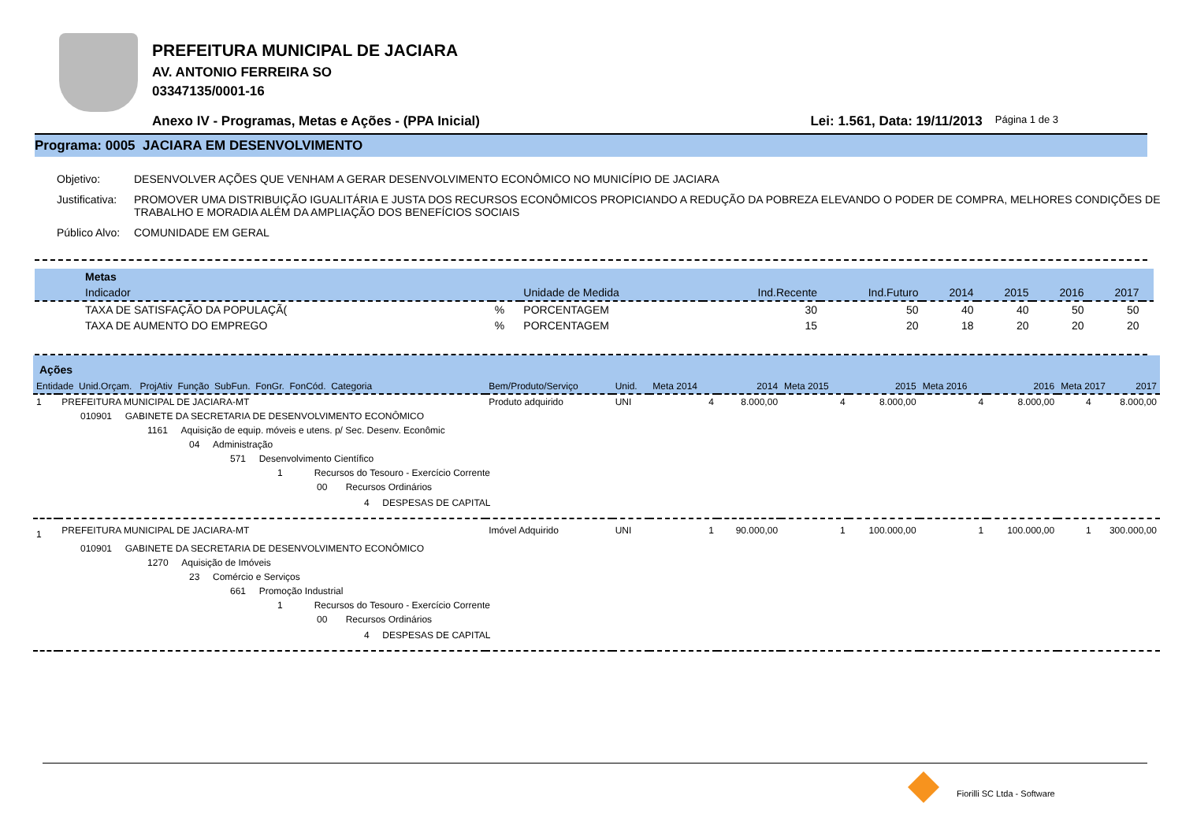PREFEITURA MUNICIPAL DE JACIARA
AV. ANTONIO FERREIRA SO
03347135/0001-16
Anexo IV - Programas, Metas e Ações - (PPA Inicial) Lei: 1.561, Data: 19/11/2013 Página 1 de 3
Programa: 0005 JACIARA EM DESENVOLVIMENTO
Objetivo: DESENVOLVER AÇÕES QUE VENHAM A GERAR DESENVOLVIMENTO ECONÔMICO NO MUNICÍPIO DE JACIARA
Justificativa: PROMOVER UMA DISTRIBUIÇÃO IGUALITÁRIA E JUSTA DOS RECURSOS ECONÔMICOS PROPICIANDO A REDUÇÃO DA POBREZA ELEVANDO O PODER DE COMPRA, MELHORES CONDIÇÕES DE TRABALHO E MORADIA ALÉM DA AMPLIAÇÃO DOS BENEFÍCIOS SOCIAIS
Público Alvo: COMUNIDADE EM GERAL
| Metas | | | | | | | | | |
| --- | --- | --- | --- | --- | --- | --- | --- | --- | --- |
| Indicador | | Unidade de Medida | Ind.Recente | Ind.Futuro | 2014 | 2015 | 2016 | 2017 | |
| TAXA DE SATISFAÇÃO DA POPULAÇÃ( | % | PORCENTAGEM | 30 | 50 | 40 | 40 | 50 | 50 | |
| TAXA DE AUMENTO DO EMPREGO | % | PORCENTAGEM | 15 | 20 | 18 | 20 | 20 | 20 | |
| Ações | | | | | | | | | | |
| --- | --- | --- | --- | --- | --- | --- | --- | --- | --- | --- |
| Entidade Unid.Orçam. ProjAtiv Função SubFun. FonGr. FonCód. Categoria | | Bem/Produto/Serviço | Unid. | Meta 2014 | 2014 | Meta 2015 | 2015 | Meta 2016 | 2016 | Meta 2017 2017 |
| 1 | PREFEITURA MUNICIPAL DE JACIARA-MT | Produto adquirido | UNI | 4 | 8.000,00 | 4 | 8.000,00 | 4 | 8.000,00 | 4 8.000,00 |
| 010901 GABINETE DA SECRETARIA DE DESENVOLVIMENTO ECONÔMICO | | | | | | | | | | |
| 1161 Aquisição de equip. móveis e utens. p/ Sec. Desenv. Econômic | | | | | | | | | | |
| 04 Administração | | | | | | | | | | |
| 571 Desenvolvimento Científico | | | | | | | | | | |
| 1 Recursos do Tesouro - Exercício Corrente | | | | | | | | | | |
| 00 Recursos Ordinários | | | | | | | | | | |
| 4 DESPESAS DE CAPITAL | | | | | | | | | | |
| 1 | PREFEITURA MUNICIPAL DE JACIARA-MT | Imóvel Adquirido | UNI | 1 | 90.000,00 | 1 | 100.000,00 | 1 | 100.000,00 | 1 300.000,00 |
| 010901 GABINETE DA SECRETARIA DE DESENVOLVIMENTO ECONÔMICO | | | | | | | | | | |
| 1270 Aquisição de Imóveis | | | | | | | | | | |
| 23 Comércio e Serviços | | | | | | | | | | |
| 661 Promoção Industrial | | | | | | | | | | |
| 1 Recursos do Tesouro - Exercício Corrente | | | | | | | | | | |
| 00 Recursos Ordinários | | | | | | | | | | |
| 4 DESPESAS DE CAPITAL | | | | | | | | | | |
Fiorilli SC Ltda - Software